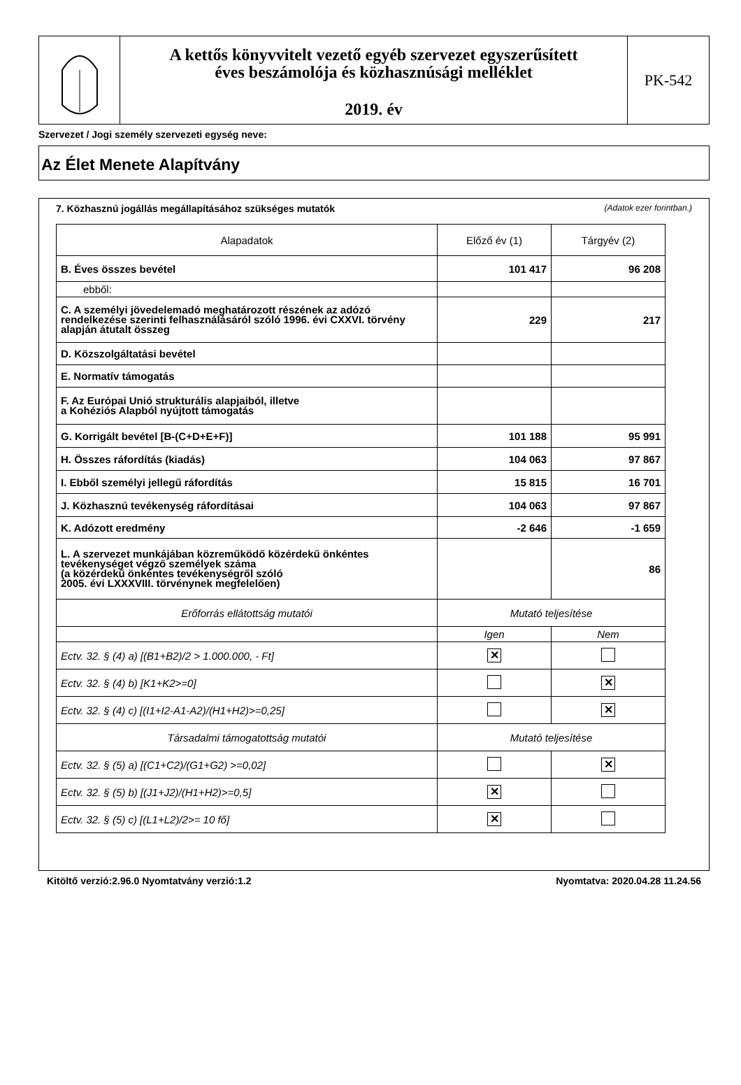A kettős könyvvitelt vezető egyéb szervezet egyszerűsített
éves beszámolója és közhasznúsági melléklet
2019. év
PK-542
Szervezet / Jogi személy szervezeti egység neve:
Az Élet Menete Alapítvány
7. Közhasznú jogállás megállapításához szükséges mutatók (Adatok ezer forintban.)
| Alapadatok | Előző év (1) | Tárgyév (2) |
| --- | --- | --- |
| B. Éves összes bevétel | 101 417 | 96 208 |
| ebből: | | |
| C. A személyi jövedelemadó meghatározott részének az adózó rendelkezése szerinti felhasználásáról szóló 1996. évi CXXVI. törvény alapján átutalt összeg | 229 | 217 |
| D. Közszolgáltatási bevétel | | |
| E. Normatív támogatás | | |
| F. Az Európai Unió strukturális alapjaiból, illetve a Kohéziós Alapból nyújtott támogatás | | |
| G. Korrigált bevétel [B-(C+D+E+F)] | 101 188 | 95 991 |
| H. Összes ráfordítás (kiadás) | 104 063 | 97 867 |
| I. Ebből személyi jellegű ráfordítás | 15 815 | 16 701 |
| J. Közhasznú tevékenység ráfordításai | 104 063 | 97 867 |
| K. Adózott eredmény | -2 646 | -1 659 |
| L. A szervezet munkájában közreműködő közérdekű önkéntes tevékenységet végző személyek száma (a közérdekű önkéntes tevékenységről szóló 2005. évi LXXXVIII. törvénynek megfelelően) | | 86 |
| Erőforrás ellátottság mutatói | Mutató teljesítése | |
| | Igen | Nem |
| Ectv. 32. § (4) a) [(B1+B2)/2 > 1.000.000, - Ft] | ✕ | |
| Ectv. 32. § (4) b) [K1+K2>=0] | | ✕ |
| Ectv. 32. § (4) c) [(I1+I2-A1-A2)/(H1+H2)>=0,25] | | ✕ |
| Társadalmi támogatottság mutatói | Mutató teljesítése | |
| Ectv. 32. § (5) a) [(C1+C2)/(G1+G2) >=0,02] | | ✕ |
| Ectv. 32. § (5) b) [(J1+J2)/(H1+H2)>=0,5] | ✕ | |
| Ectv. 32. § (5) c) [(L1+L2)/2>= 10 fő] | ✕ | |
Kitöltő verzió:2.96.0 Nyomtatvány verzió:1.2 Nyomtatva: 2020.04.28 11.24.56